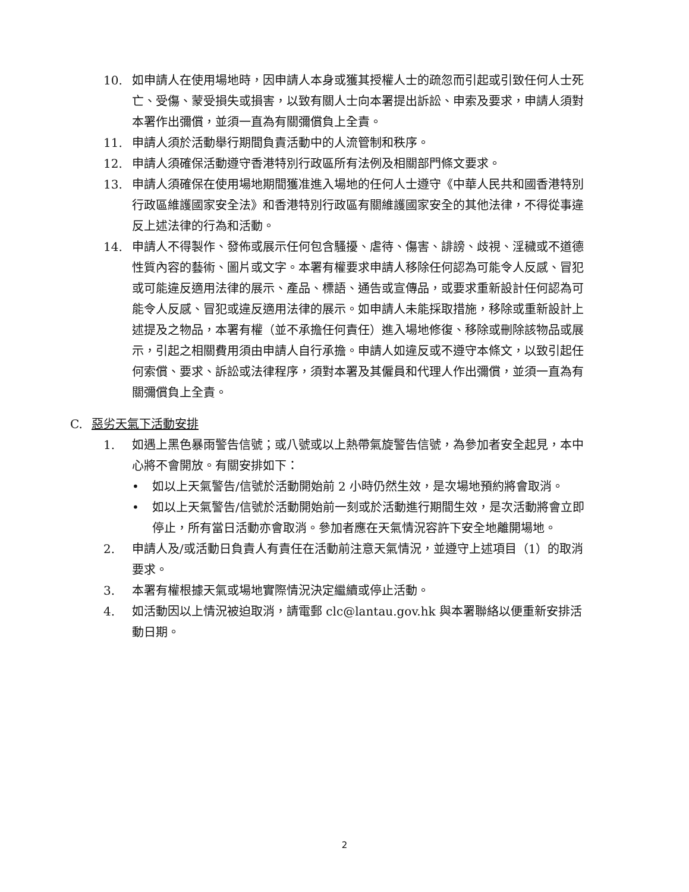10. 如申請人在使用場地時，因申請人本身或獲其授權人士的疏忽而引起或引致任何人士死亡、受傷、蒙受損失或損害，以致有關人士向本署提出訴訟、申索及要求，申請人須對本署作出彌償，並須一直為有關彌償負上全責。
11. 申請人須於活動舉行期間負責活動中的人流管制和秩序。
12. 申請人須確保活動遵守香港特別行政區所有法例及相關部門條文要求。
13. 申請人須確保在使用場地期間獲准進入場地的任何人士遵守《中華人民共和國香港特別行政區維護國家安全法》和香港特別行政區有關維護國家安全的其他法律，不得從事違反上述法律的行為和活動。
14. 申請人不得製作、發佈或展示任何包含騷擾、虐待、傷害、誹謗、歧視、淫穢或不道德性質內容的藝術、圖片或文字。本署有權要求申請人移除任何認為可能令人反感、冒犯或可能違反適用法律的展示、產品、標語、通告或宣傳品，或要求重新設計任何認為可能令人反感、冒犯或違反適用法律的展示。如申請人未能採取措施，移除或重新設計上述提及之物品，本署有權（並不承擔任何責任）進入場地修復、移除或刪除該物品或展示，引起之相關費用須由申請人自行承擔。申請人如違反或不遵守本條文，以致引起任何索償、要求、訴訟或法律程序，須對本署及其僱員和代理人作出彌償，並須一直為有關彌償負上全責。
C. 惡劣天氣下活動安排
1. 如遇上黑色暴雨警告信號；或八號或以上熱帶氣旋警告信號，為參加者安全起見，本中心將不會開放。有關安排如下：
• 如以上天氣警告/信號於活動開始前 2 小時仍然生效，是次場地預約將會取消。
• 如以上天氣警告/信號於活動開始前一刻或於活動進行期間生效，是次活動將會立即停止，所有當日活動亦會取消。參加者應在天氣情況容許下安全地離開場地。
2. 申請人及/或活動日負責人有責任在活動前注意天氣情況，並遵守上述項目（1）的取消要求。
3. 本署有權根據天氣或場地實際情況決定繼續或停止活動。
4. 如活動因以上情況被迫取消，請電郵 clc@lantau.gov.hk 與本署聯絡以便重新安排活動日期。
2